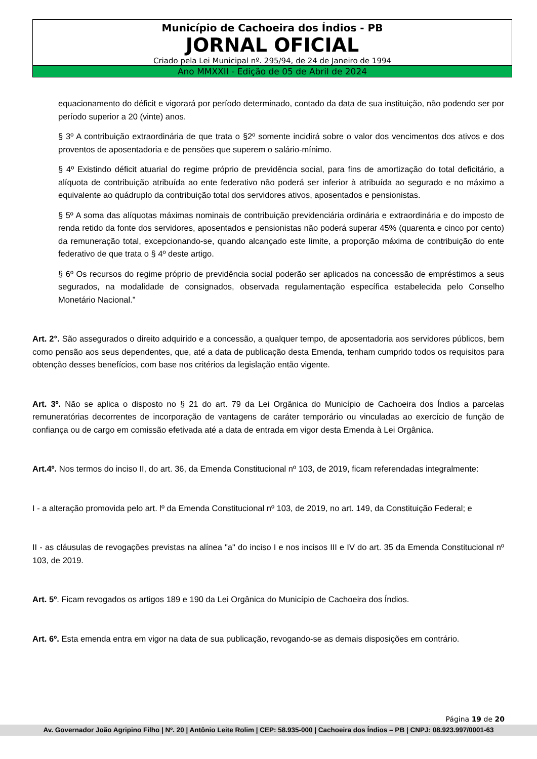Município de Cachoeira dos Índios - PB
JORNAL OFICIAL
Criado pela Lei Municipal nº. 295/94, de 24 de Janeiro de 1994
Ano MMXXII - Edição de 05 de Abril de 2024
equacionamento do déficit e vigorará por período determinado, contado da data de sua instituição, não podendo ser por período superior a 20 (vinte) anos.
§ 3º A contribuição extraordinária de que trata o §2º somente incidirá sobre o valor dos vencimentos dos ativos e dos proventos de aposentadoria e de pensões que superem o salário-mínimo.
§ 4º Existindo déficit atuarial do regime próprio de previdência social, para fins de amortização do total deficitário, a alíquota de contribuição atribuída ao ente federativo não poderá ser inferior à atribuída ao segurado e no máximo a equivalente ao quádruplo da contribuição total dos servidores ativos, aposentados e pensionistas.
§ 5º A soma das alíquotas máximas nominais de contribuição previdenciária ordinária e extraordinária e do imposto de renda retido da fonte dos servidores, aposentados e pensionistas não poderá superar 45% (quarenta e cinco por cento) da remuneração total, excepcionando-se, quando alcançado este limite, a proporção máxima de contribuição do ente federativo de que trata o § 4º deste artigo.
§ 6º Os recursos do regime próprio de previdência social poderão ser aplicados na concessão de empréstimos a seus segurados, na modalidade de consignados, observada regulamentação específica estabelecida pelo Conselho Monetário Nacional.”
Art. 2°. São assegurados o direito adquirido e a concessão, a qualquer tempo, de aposentadoria aos servidores públicos, bem como pensão aos seus dependentes, que, até a data de publicação desta Emenda, tenham cumprido todos os requisitos para obtenção desses benefícios, com base nos critérios da legislação então vigente.
Art. 3º. Não se aplica o disposto no § 21 do art. 79 da Lei Orgânica do Município de Cachoeira dos Índios a parcelas remuneratórias decorrentes de incorporação de vantagens de caráter temporário ou vinculadas ao exercício de função de confiança ou de cargo em comissão efetivada até a data de entrada em vigor desta Emenda à Lei Orgânica.
Art.4º. Nos termos do inciso II, do art. 36, da Emenda Constitucional nº 103, de 2019, ficam referendadas integralmente:
I - a alteração promovida pelo art. lº da Emenda Constitucional nº 103, de 2019, no art. 149, da Constituição Federal; e
II - as cláusulas de revogações previstas na alínea "a" do inciso I e nos incisos III e IV do art. 35 da Emenda Constitucional nº 103, de 2019.
Art. 5º. Ficam revogados os artigos 189 e 190 da Lei Orgânica do Município de Cachoeira dos Índios.
Art. 6º. Esta emenda entra em vigor na data de sua publicação, revogando-se as demais disposições em contrário.
Página 19 de 20
Av. Governador João Agripino Filho | Nº. 20 | Antônio Leite Rolim | CEP: 58.935-000 | Cachoeira dos Índios – PB | CNPJ: 08.923.997/0001-63